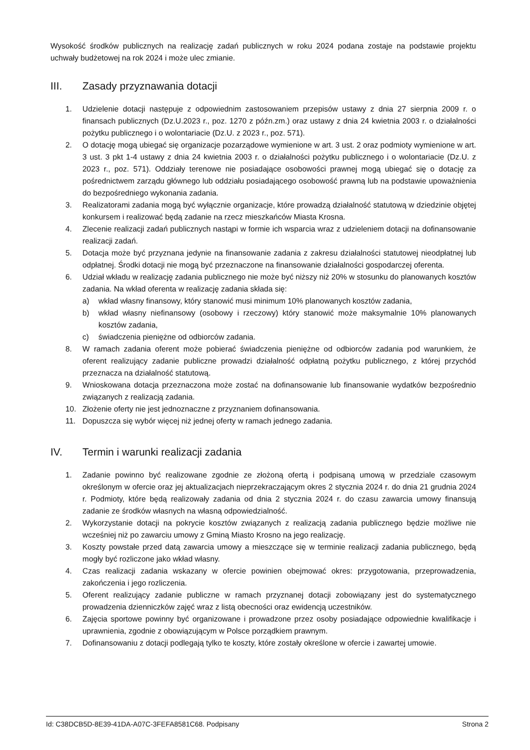Wysokość środków publicznych na realizację zadań publicznych w roku 2024 podana zostaje na podstawie projektu uchwały budżetowej na rok 2024 i może ulec zmianie.
III. Zasady przyznawania dotacji
1. Udzielenie dotacji następuje z odpowiednim zastosowaniem przepisów ustawy z dnia 27 sierpnia 2009 r. o finansach publicznych (Dz.U.2023 r., poz. 1270 z późn.zm.) oraz ustawy z dnia 24 kwietnia 2003 r. o działalności pożytku publicznego i o wolontariacie (Dz.U. z 2023 r., poz. 571).
2. O dotację mogą ubiegać się organizacje pozarządowe wymienione w art. 3 ust. 2 oraz podmioty wymienione w art. 3 ust. 3 pkt 1-4 ustawy z dnia 24 kwietnia 2003 r. o działalności pożytku publicznego i o wolontariacie (Dz.U. z 2023 r., poz. 571). Oddziały terenowe nie posiadające osobowości prawnej mogą ubiegać się o dotację za pośrednictwem zarządu głównego lub oddziału posiadającego osobowość prawną lub na podstawie upoważnienia do bezpośredniego wykonania zadania.
3. Realizatorami zadania mogą być wyłącznie organizacje, które prowadzą działalność statutową w dziedzinie objętej konkursem i realizować będą zadanie na rzecz mieszkańców Miasta Krosna.
4. Zlecenie realizacji zadań publicznych nastąpi w formie ich wsparcia wraz z udzieleniem dotacji na dofinansowanie realizacji zadań.
5. Dotacja może być przyznana jedynie na finansowanie zadania z zakresu działalności statutowej nieodpłatnej lub odpłatnej. Środki dotacji nie mogą być przeznaczone na finansowanie działalności gospodarczej oferenta.
6. Udział wkładu w realizację zadania publicznego nie może być niższy niż 20% w stosunku do planowanych kosztów zadania. Na wkład oferenta w realizację zadania składa się:
a) wkład własny finansowy, który stanowić musi minimum 10% planowanych kosztów zadania,
b) wkład własny niefinansowy (osobowy i rzeczowy) który stanowić może maksymalnie 10% planowanych kosztów zadania,
c) świadczenia pieniężne od odbiorców zadania.
8. W ramach zadania oferent może pobierać świadczenia pieniężne od odbiorców zadania pod warunkiem, że oferent realizujący zadanie publiczne prowadzi działalność odpłatną pożytku publicznego, z której przychód przeznacza na działalność statutową.
9. Wnioskowana dotacja przeznaczona może zostać na dofinansowanie lub finansowanie wydatków bezpośrednio związanych z realizacją zadania.
10. Złożenie oferty nie jest jednoznaczne z przyznaniem dofinansowania.
11. Dopuszcza się wybór więcej niż jednej oferty w ramach jednego zadania.
IV. Termin i warunki realizacji zadania
1. Zadanie powinno być realizowane zgodnie ze złożoną ofertą i podpisaną umową w przedziale czasowym określonym w ofercie oraz jej aktualizacjach nieprzekraczającym okres 2 stycznia 2024 r. do dnia 21 grudnia 2024 r. Podmioty, które będą realizowały zadania od dnia 2 stycznia 2024 r. do czasu zawarcia umowy finansują zadanie ze środków własnych na własną odpowiedzialność.
2. Wykorzystanie dotacji na pokrycie kosztów związanych z realizacją zadania publicznego będzie możliwe nie wcześniej niż po zawarciu umowy z Gminą Miasto Krosno na jego realizację.
3. Koszty powstałe przed datą zawarcia umowy a mieszczące się w terminie realizacji zadania publicznego, będą mogły być rozliczone jako wkład własny.
4. Czas realizacji zadania wskazany w ofercie powinien obejmować okres: przygotowania, przeprowadzenia, zakończenia i jego rozliczenia.
5. Oferent realizujący zadanie publiczne w ramach przyznanej dotacji zobowiązany jest do systematycznego prowadzenia dzienniczków zajęć wraz z listą obecności oraz ewidencją uczestników.
6. Zajęcia sportowe powinny być organizowane i prowadzone przez osoby posiadające odpowiednie kwalifikacje i uprawnienia, zgodnie z obowiązującym w Polsce porządkiem prawnym.
7. Dofinansowaniu z dotacji podlegają tylko te koszty, które zostały określone w ofercie i zawartej umowie.
Id: C38DCB5D-8E39-41DA-A07C-3FEFA8581C68. Podpisany Strona 2